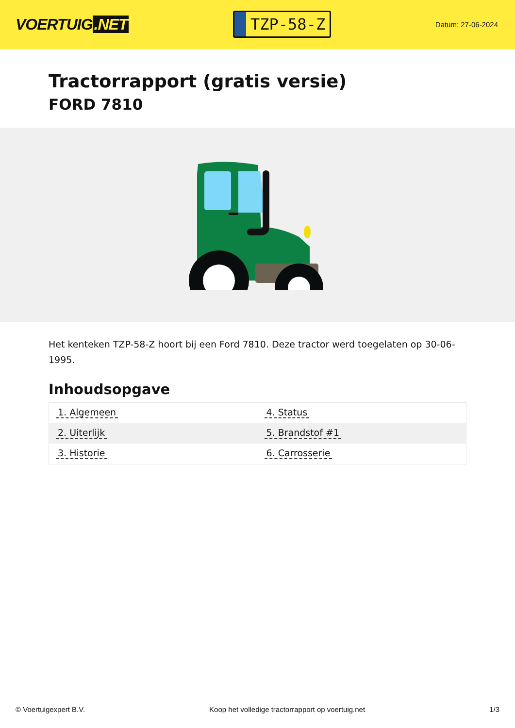VOERTUIG.NET
TZP-58-Z
Datum: 27-06-2024
Tractorrapport (gratis versie)
FORD 7810
Het kenteken TZP-58-Z hoort bij een Ford 7810. Deze tractor werd toegelaten op 30-06-1995.
Inhoudsopgave
| 1. Algemeen | 4. Status |
| 2. Uiterlijk | 5. Brandstof #1 |
| 3. Historie | 6. Carrosserie |
© Voertuigexpert B.V. Koop het volledige tractorrapport op voertuig.net 1/3